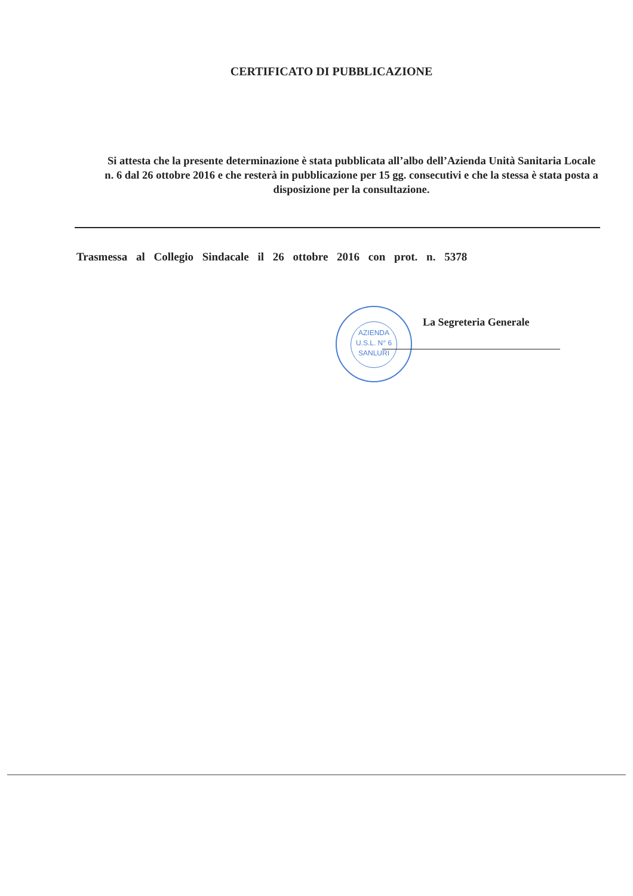CERTIFICATO DI PUBBLICAZIONE
Si attesta che la presente determinazione è stata pubblicata all’albo dell’Azienda Unità Sanitaria Locale n. 6 dal 26 ottobre 2016 e che resterà in pubblicazione per 15 gg. consecutivi e che la stessa è stata posta a disposizione per la consultazione.
Trasmessa al Collegio Sindacale il 26 ottobre 2016 con prot. n. 5378
La Segreteria Generale
AZIENDA
U.S.L. N° 6
SANLURI